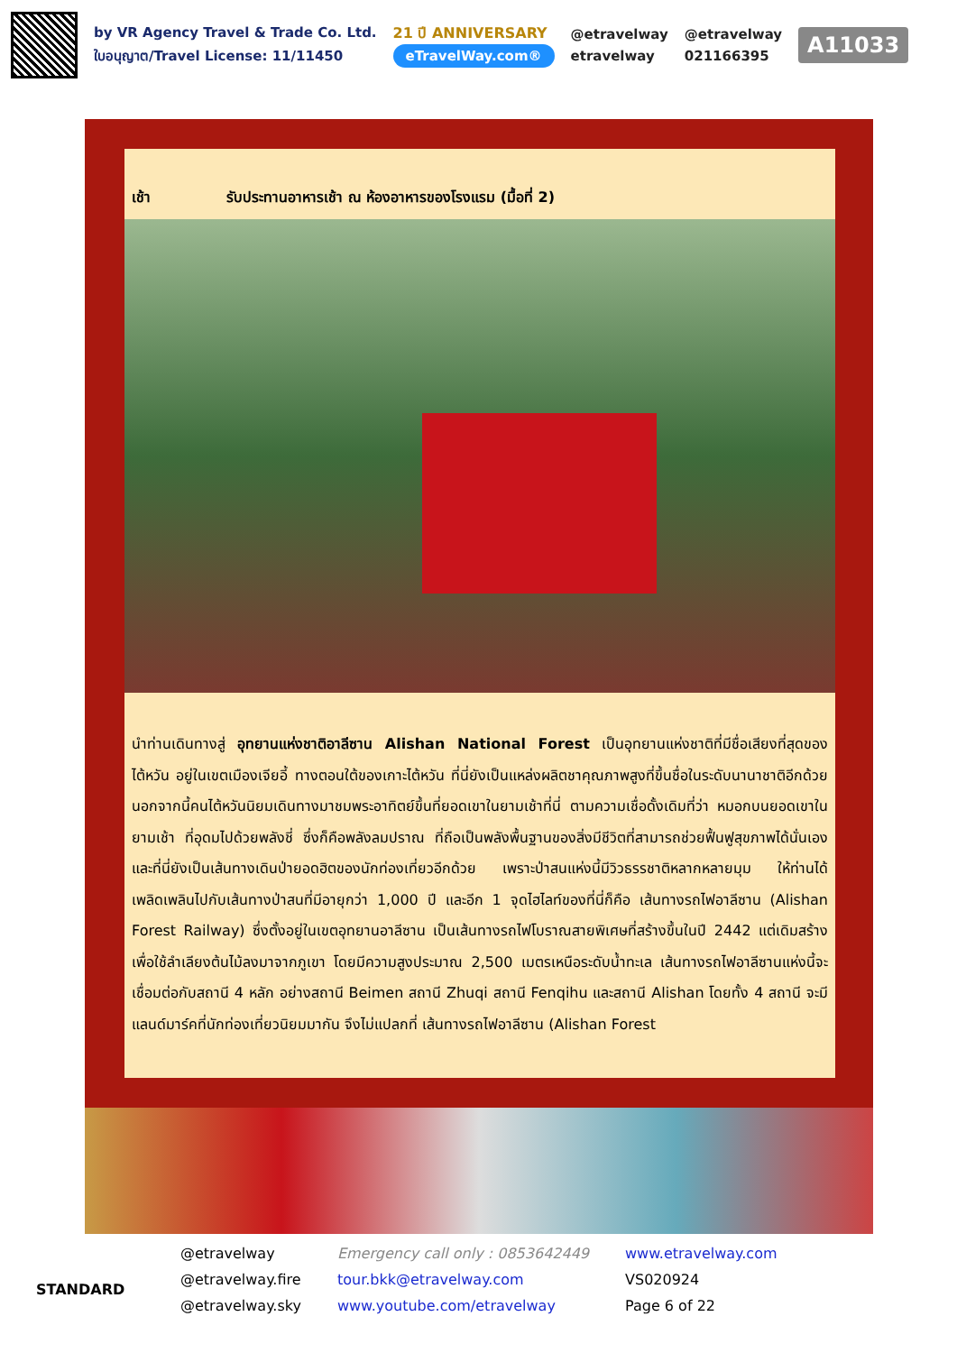by VR Agency Travel & Trade Co. Ltd.
ใบอนุญาต/Travel License: 11/11450
21 ปี ANNIVERSARY
eTravelWay.com®
@etravelway
etravelway
@etravelway
021166395
A11033
เช้า รับประทานอาหารเช้า ณ ห้องอาหารของโรงแรม (มื้อที่ 2)
นำท่านเดินทางสู่ อุทยานแห่งชาติอาลีซาน Alishan National Forest เป็นอุทยานแห่งชาติที่มีชื่อเสียงที่สุดของไต้หวัน อยู่ในเขตเมืองเจียอี้ ทางตอนใต้ของเกาะไต้หวัน ที่นี่ยังเป็นแหล่งผลิตชาคุณภาพสูงที่ขึ้นชื่อในระดับนานาชาติอีกด้วย นอกจากนี้คนไต้หวันนิยมเดินทางมาชมพระอาทิตย์ขึ้นที่ยอดเขาในยามเช้าที่นี่ ตามความเชื่อดั้งเดิมที่ว่า หมอกบนยอดเขาในยามเช้า ที่อุดมไปด้วยพลังชี่ ซึ่งก็คือพลังลมปราณ ที่ถือเป็นพลังพื้นฐานของสิ่งมีชีวิตที่สามารถช่วยฟื้นฟูสุขภาพได้นั่นเอง และที่นี่ยังเป็นเส้นทางเดินป่ายอดฮิตของนักท่องเที่ยวอีกด้วย เพราะป่าสนแห่งนี้มีวิวธรรชาติหลากหลายมุม ให้ท่านได้เพลิดเพลินไปกับเส้นทางป่าสนที่มีอายุกว่า 1,000 ปี และอีก 1 จุดไฮไลท์ของที่นี่ก็คือ เส้นทางรถไฟอาลีซาน (Alishan Forest Railway) ซึ่งตั้งอยู่ในเขตอุทยานอาลีซาน เป็นเส้นทางรถไฟโบราณสายพิเศษที่สร้างขึ้นในปี 2442 แต่เดิมสร้างเพื่อใช้ลำเลียงต้นไม้ลงมาจากภูเขา โดยมีความสูงประมาณ 2,500 เมตรเหนือระดับน้ำทะเล เส้นทางรถไฟอาลีซานแห่งนี้จะเชื่อมต่อกับสถานี 4 หลัก อย่างสถานี Beimen สถานี Zhuqi สถานี Fenqihu และสถานี Alishan โดยทั้ง 4 สถานี จะมีแลนด์มาร์คที่นักท่องเที่ยวนิยมมากัน จึงไม่แปลกที่ เส้นทางรถไฟอาลีซาน (Alishan Forest
STANDARD
@etravelway
@etravelway.fire
@etravelway.sky
Emergency call only : 0853642449
tour.bkk@etravelway.com
www.youtube.com/etravelway
www.etravelway.com
VS020924
Page 6 of 22